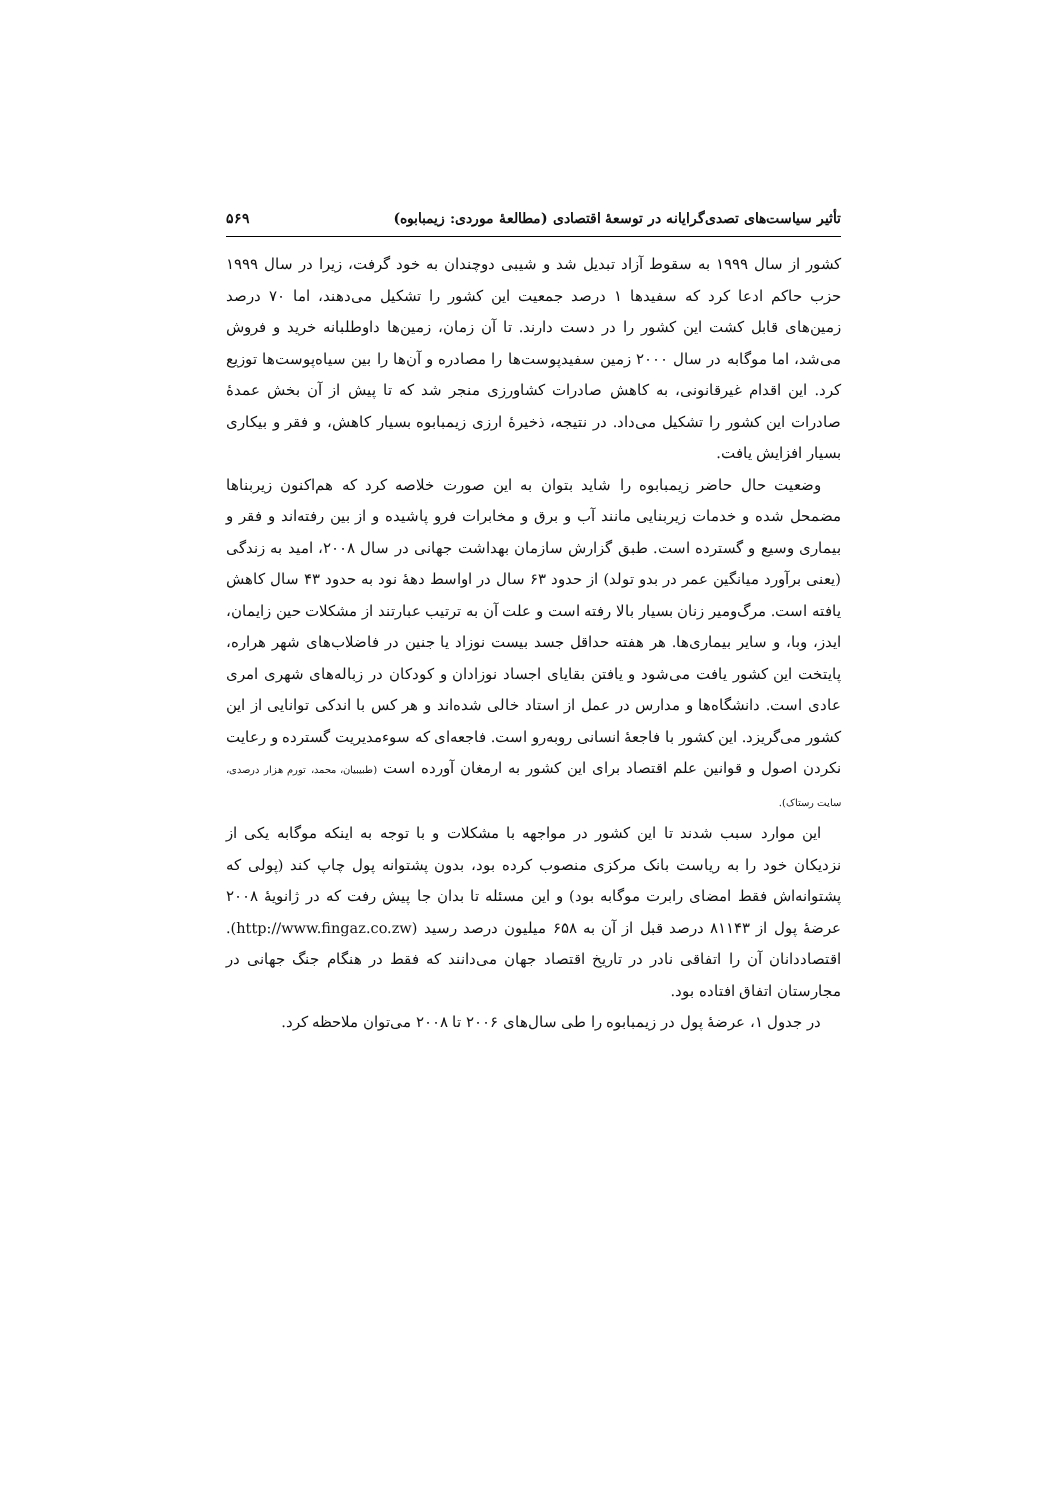تأثیر سیاست‌های تصدی‌گرایانه در توسعهٔ اقتصادی (مطالعهٔ موردی: زیمبابوه) ۵۶۹
کشور از سال ۱۹۹۹ به سقوط آزاد تبدیل شد و شیبی دوچندان به خود گرفت، زیرا در سال ۱۹۹۹ حزب حاکم ادعا کرد که سفیدها ۱ درصد جمعیت این کشور را تشکیل می‌دهند، اما ۷۰ درصد زمین‌های قابل کشت این کشور را در دست دارند. تا آن زمان، زمین‌ها داوطلبانه خرید و فروش می‌شد، اما موگابه در سال ۲۰۰۰ زمین سفیدپوست‌ها را مصادره و آن‌ها را بین سیاه‌پوست‌ها توزیع کرد. این اقدام غیرقانونی، به کاهش صادرات کشاورزی منجر شد که تا پیش از آن بخش عمدهٔ صادرات این کشور را تشکیل می‌داد. در نتیجه، ذخیرهٔ ارزی زیمبابوه بسیار کاهش، و فقر و بیکاری بسیار افزایش یافت.
وضعیت حال حاضر زیمبابوه را شاید بتوان به این صورت خلاصه کرد که هم‌اکنون زیربناها مضمحل شده و خدمات زیربنایی مانند آب و برق و مخابرات فرو پاشیده و از بین رفته‌اند و فقر و بیماری وسیع و گسترده است. طبق گزارش سازمان بهداشت جهانی در سال ۲۰۰۸، امید به زندگی (یعنی برآورد میانگین عمر در بدو تولد) از حدود ۶۳ سال در اواسط دههٔ نود به حدود ۴۳ سال کاهش یافته است. مرگ‌ومیر زنان بسیار بالا رفته است و علت آن به ترتیب عبارتند از مشکلات حین زایمان، ایدز، وبا، و سایر بیماری‌ها. هر هفته حداقل جسد بیست نوزاد یا جنین در فاضلاب‌های شهر هراره، پایتخت این کشور یافت می‌شود و یافتن بقایای اجساد نوزادان و کودکان در زباله‌های شهری امری عادی است. دانشگاه‌ها و مدارس در عمل از استاد خالی شده‌اند و هر کس با اندکی توانایی از این کشور می‌گریزد. این کشور با فاجعهٔ انسانی روبه‌رو است. فاجعه‌ای که سوءمدیریت گسترده و رعایت نکردن اصول و قوانین علم اقتصاد برای این کشور به ارمغان آورده است (طبیبیان، محمد، تورم هزار درصدی، سایت رستاک).
این موارد سبب شدند تا این کشور در مواجهه با مشکلات و با توجه به اینکه موگابه یکی از نزدیکان خود را به ریاست بانک مرکزی منصوب کرده بود، بدون پشتوانه پول چاپ کند (پولی که پشتوانه‌اش فقط امضای رابرت موگابه بود) و این مسئله تا بدان جا پیش رفت که در ژانویهٔ ۲۰۰۸ عرضهٔ پول از ۸۱۱۴۳ درصد قبل از آن به ۶۵۸ میلیون درصد رسید (http://www.fingaz.co.zw). اقتصاددانان آن را اتفاقی نادر در تاریخ اقتصاد جهان می‌دانند که فقط در هنگام جنگ جهانی در مجارستان اتفاق افتاده بود.
در جدول ۱، عرضهٔ پول در زیمبابوه را طی سال‌های ۲۰۰۶ تا ۲۰۰۸ می‌توان ملاحظه کرد.